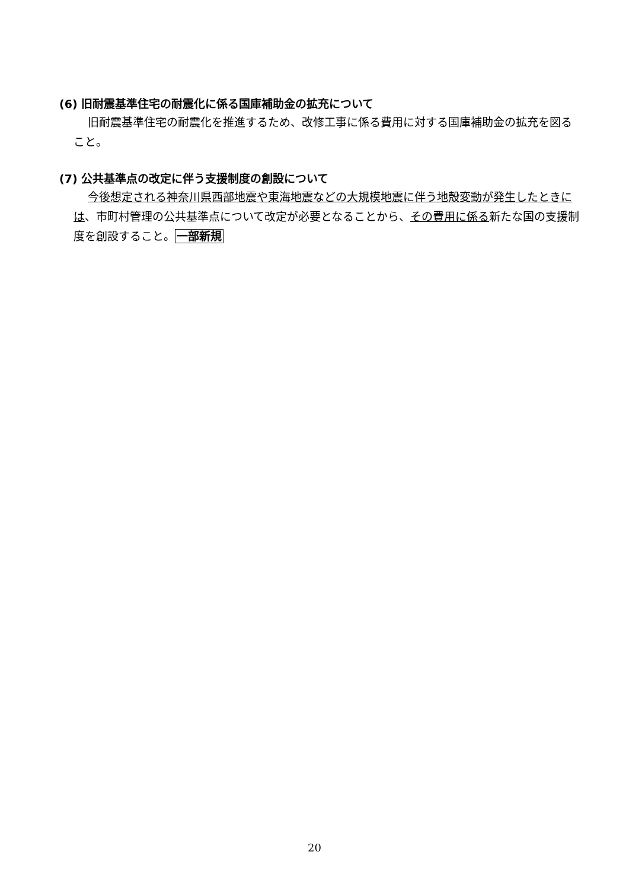(6) 旧耐震基準住宅の耐震化に係る国庫補助金の拡充について
旧耐震基準住宅の耐震化を推進するため、改修工事に係る費用に対する国庫補助金の拡充を図ること。
(7) 公共基準点の改定に伴う支援制度の創設について
今後想定される神奈川県西部地震や東海地震などの大規模地震に伴う地殻変動が発生したときには、市町村管理の公共基準点について改定が必要となることから、その費用に係る新たな国の支援制度を創設すること。一部新規
20